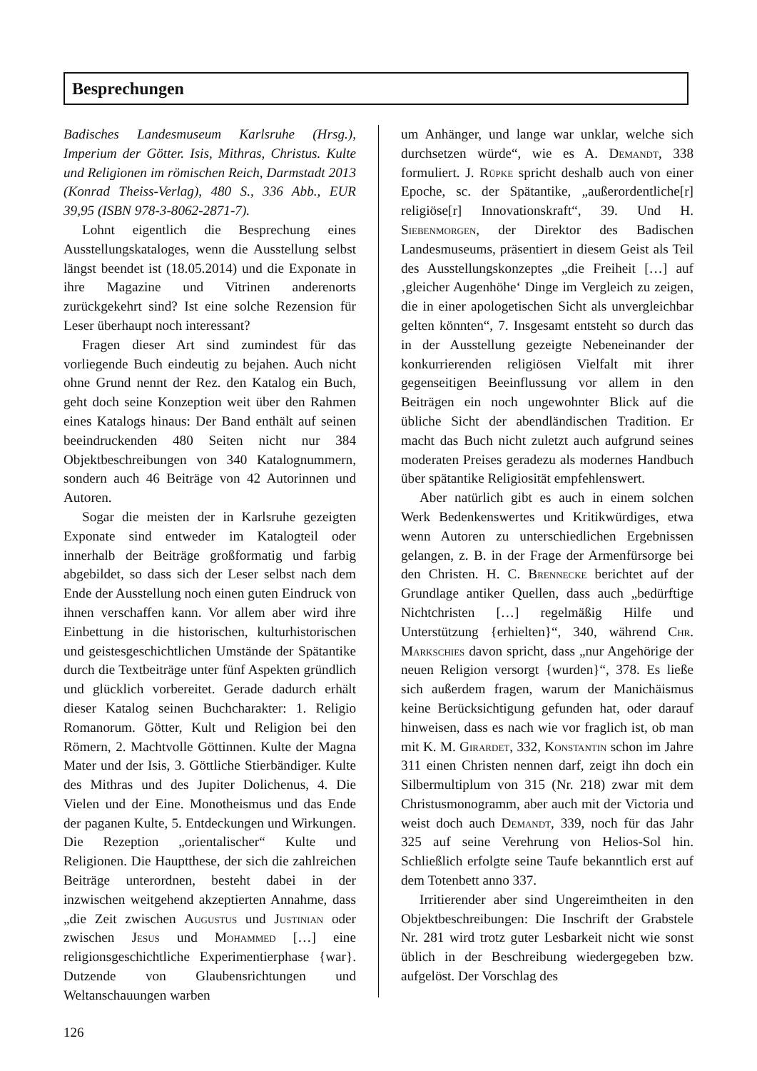Besprechungen
Badisches Landesmuseum Karlsruhe (Hrsg.), Imperium der Götter. Isis, Mithras, Christus. Kulte und Religionen im römischen Reich, Darmstadt 2013 (Konrad Theiss-Verlag), 480 S., 336 Abb., EUR 39,95 (ISBN 978-3-8062-2871-7).
Lohnt eigentlich die Besprechung eines Ausstellungskataloges, wenn die Ausstellung selbst längst beendet ist (18.05.2014) und die Exponate in ihre Magazine und Vitrinen anderenorts zurückgekehrt sind? Ist eine solche Rezension für Leser überhaupt noch interessant?
Fragen dieser Art sind zumindest für das vorliegende Buch eindeutig zu bejahen. Auch nicht ohne Grund nennt der Rez. den Katalog ein Buch, geht doch seine Konzeption weit über den Rahmen eines Katalogs hinaus: Der Band enthält auf seinen beeindruckenden 480 Seiten nicht nur 384 Objektbeschreibungen von 340 Katalognummern, sondern auch 46 Beiträge von 42 Autorinnen und Autoren.
Sogar die meisten der in Karlsruhe gezeigten Exponate sind entweder im Katalogteil oder innerhalb der Beiträge großformatig und farbig abgebildet, so dass sich der Leser selbst nach dem Ende der Ausstellung noch einen guten Eindruck von ihnen verschaffen kann. Vor allem aber wird ihre Einbettung in die historischen, kulturhistorischen und geistesgeschichtlichen Umstände der Spätantike durch die Textbeiträge unter fünf Aspekten gründlich und glücklich vorbereitet. Gerade dadurch erhält dieser Katalog seinen Buchcharakter: 1. Religio Romanorum. Götter, Kult und Religion bei den Römern, 2. Machtvolle Göttinnen. Kulte der Magna Mater und der Isis, 3. Göttliche Stierbändiger. Kulte des Mithras und des Jupiter Dolichenus, 4. Die Vielen und der Eine. Monotheismus und das Ende der paganen Kulte, 5. Entdeckungen und Wirkungen. Die Rezeption „orientalischer“ Kulte und Religionen. Die Hauptthese, der sich die zahlreichen Beiträge unterordnen, besteht dabei in der inzwischen weitgehend akzeptierten Annahme, dass „die Zeit zwischen Augustus und Justinian oder zwischen Jesus und Mohammed […] eine religionsgeschichtliche Experimentierphase {war}. Dutzende von Glaubensrichtungen und Weltanschauungen warben
um Anhänger, und lange war unklar, welche sich durchsetzen würde“, wie es A. Demandt, 338 formuliert. J. Rüpke spricht deshalb auch von einer Epoche, sc. der Spätantike, „außerordentliche[r] religiöse[r] Innovationskraft“, 39. Und H. Siebenmorgen, der Direktor des Badischen Landesmuseums, präsentiert in diesem Geist als Teil des Ausstellungskonzeptes „die Freiheit […] auf ‚gleicher Augenhöhe‘ Dinge im Vergleich zu zeigen, die in einer apologetischen Sicht als unvergleichbar gelten könnten“, 7. Insgesamt entsteht so durch das in der Ausstellung gezeigte Nebeneinander der konkurrierenden religiösen Vielfalt mit ihrer gegenseitigen Beeinflussung vor allem in den Beiträgen ein noch ungewohnter Blick auf die übliche Sicht der abendländischen Tradition. Er macht das Buch nicht zuletzt auch aufgrund seines moderaten Preises geradezu als modernes Handbuch über spätantike Religiosität empfehlenswert.
Aber natürlich gibt es auch in einem solchen Werk Bedenkenswertes und Kritikwürdiges, etwa wenn Autoren zu unterschiedlichen Ergebnissen gelangen, z. B. in der Frage der Armenfürsorge bei den Christen. H. C. Brennecke berichtet auf der Grundlage antiker Quellen, dass auch „bedürftige Nichtchristen […] regelmäßig Hilfe und Unterstützung {erhielten}“, 340, während Chr. Markschies davon spricht, dass „nur Angehörige der neuen Religion versorgt {wurden}“, 378. Es ließe sich außerdem fragen, warum der Manichäismus keine Berücksichtigung gefunden hat, oder darauf hinweisen, dass es nach wie vor fraglich ist, ob man mit K. M. Girardet, 332, Konstantin schon im Jahre 311 einen Christen nennen darf, zeigt ihn doch ein Silbermultiplum von 315 (Nr. 218) zwar mit dem Christusmonogramm, aber auch mit der Victoria und weist doch auch Demandt, 339, noch für das Jahr 325 auf seine Verehrung von Helios-Sol hin. Schließlich erfolgte seine Taufe bekanntlich erst auf dem Totenbett anno 337.
Irritierender aber sind Ungereimtheiten in den Objektbeschreibungen: Die Inschrift der Grabstele Nr. 281 wird trotz guter Lesbarkeit nicht wie sonst üblich in der Beschreibung wiedergegeben bzw. aufgelöst. Der Vorschlag des
126